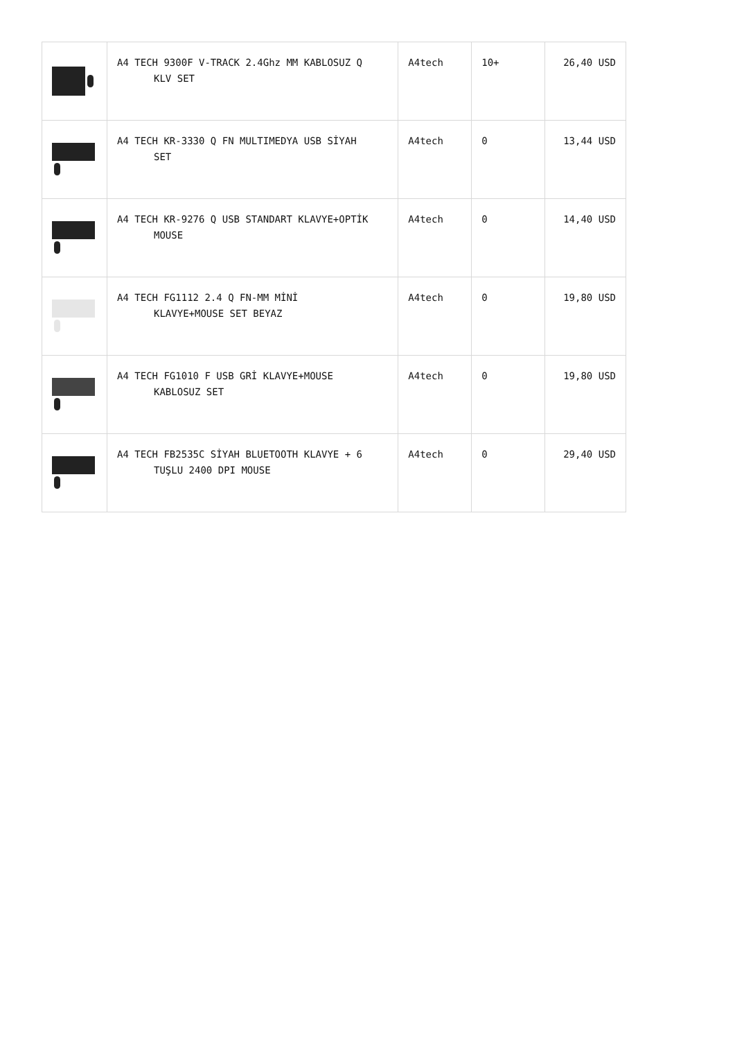| | A4 TECH 9300F V-TRACK 2.4Ghz MM KABLOSUZ Q KLV SET | A4tech | 10+ | 26,40 USD |
| | A4 TECH KR-3330 Q FN MULTIMEDYA USB SİYAH SET | A4tech | 0 | 13,44 USD |
| | A4 TECH KR-9276 Q USB STANDART KLAVYE+OPTİK MOUSE | A4tech | 0 | 14,40 USD |
| | A4 TECH FG1112 2.4 Q FN-MM MİNİ KLAVYE+MOUSE SET BEYAZ | A4tech | 0 | 19,80 USD |
| | A4 TECH FG1010 F USB GRİ KLAVYE+MOUSE KABLOSUZ SET | A4tech | 0 | 19,80 USD |
| | A4 TECH FB2535C SİYAH BLUETOOTH KLAVYE + 6 TUŞLU 2400 DPI MOUSE | A4tech | 0 | 29,40 USD |